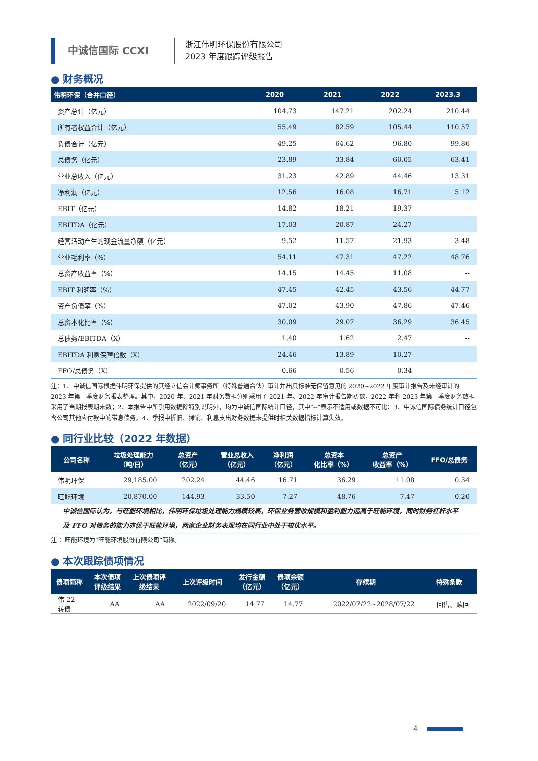中诚信国际 CCXI
浙江伟明环保股份有限公司
2023 年度跟踪评级报告
● 财务概况
| 伟明环保（合并口径） | 2020 | 2021 | 2022 | 2023.3 |
| --- | --- | --- | --- | --- |
| 资产总计（亿元） | 104.73 | 147.21 | 202.24 | 210.44 |
| 所有者权益合计（亿元） | 55.49 | 82.59 | 105.44 | 110.57 |
| 负债合计（亿元） | 49.25 | 64.62 | 96.80 | 99.86 |
| 总债务（亿元） | 23.89 | 33.84 | 60.05 | 63.41 |
| 营业总收入（亿元） | 31.23 | 42.89 | 44.46 | 13.31 |
| 净利润（亿元） | 12.56 | 16.08 | 16.71 | 5.12 |
| EBIT（亿元） | 14.82 | 18.21 | 19.37 | -- |
| EBITDA（亿元） | 17.03 | 20.87 | 24.27 | -- |
| 经营活动产生的现金流量净额（亿元） | 9.52 | 11.57 | 21.93 | 3.48 |
| 营业毛利率（%） | 54.11 | 47.31 | 47.22 | 48.76 |
| 总资产收益率（%） | 14.15 | 14.45 | 11.08 | -- |
| EBIT 利润率（%） | 47.45 | 42.45 | 43.56 | 44.77 |
| 资产负债率（%） | 47.02 | 43.90 | 47.86 | 47.46 |
| 总资本化比率（%） | 30.09 | 29.07 | 36.29 | 36.45 |
| 总债务/EBITDA（X） | 1.40 | 1.62 | 2.47 | -- |
| EBITDA 利息保障倍数（X） | 24.46 | 13.89 | 10.27 | -- |
| FFO/总债务（X） | 0.66 | 0.56 | 0.34 | -- |
注：1、中诚信国际根据伟明环保提供的其经立信会计师事务所（特殊普通合伙）审计并出具标准无保留意见的 2020~2022 年度审计报告及未经审计的 2023 年第一季度财务报表整理。其中，2020 年、2021 年财务数据分别采用了 2021 年、2022 年审计报告期初数，2022 年和 2023 年第一季度财务数据采用了当期报表期末数；2、本报告中所引用数据除特别说明外，均为中诚信国际统计口径，其中“--”表示不适用或数据不可比；3、中诚信国际债务统计口径包含公司其他应付款中的带息债务。4、季报中折旧、摊销、利息支出财务数据未提供时相关数据指标计算失效。
● 同行业比较（2022 年数据）
| 公司名称 | 垃圾处理能力 （吨/日） | 总资产 （亿元） | 营业总收入 （亿元） | 净利润 （亿元） | 总资本 化比率（%） | 总资产 收益率（%） | FFO/总债务 |
| --- | --- | --- | --- | --- | --- | --- | --- |
| 伟明环保 | 29,185.00 | 202.24 | 44.46 | 16.71 | 36.29 | 11.08 | 0.34 |
| 旺能环境 | 20,870.00 | 144.93 | 33.50 | 7.27 | 48.76 | 7.47 | 0.20 |
中诚信国际认为，与旺能环境相比，伟明环保垃圾处理能力规模较高，环保业务营收规模和盈利能力远高于旺能环境，同时财务杠杆水平及 FFO 对债务的能力亦优于旺能环境，两家企业财务表现均在同行业中处于较优水平。
注 ：旺能环境为“旺能环境股份有限公司”简称。
● 本次跟踪债项情况
| 债项简称 | 本次债项 评级结果 | 上次债项评 级结果 | 上次评级时间 | 发行金额 （亿元） | 债项余额 （亿元） | 存续期 | 特殊条款 |
| --- | --- | --- | --- | --- | --- | --- | --- |
| 伟 22 转债 | AA | AA | 2022/09/20 | 14.77 | 14.77 | 2022/07/22~2028/07/22 | 回售、赎回 |
4